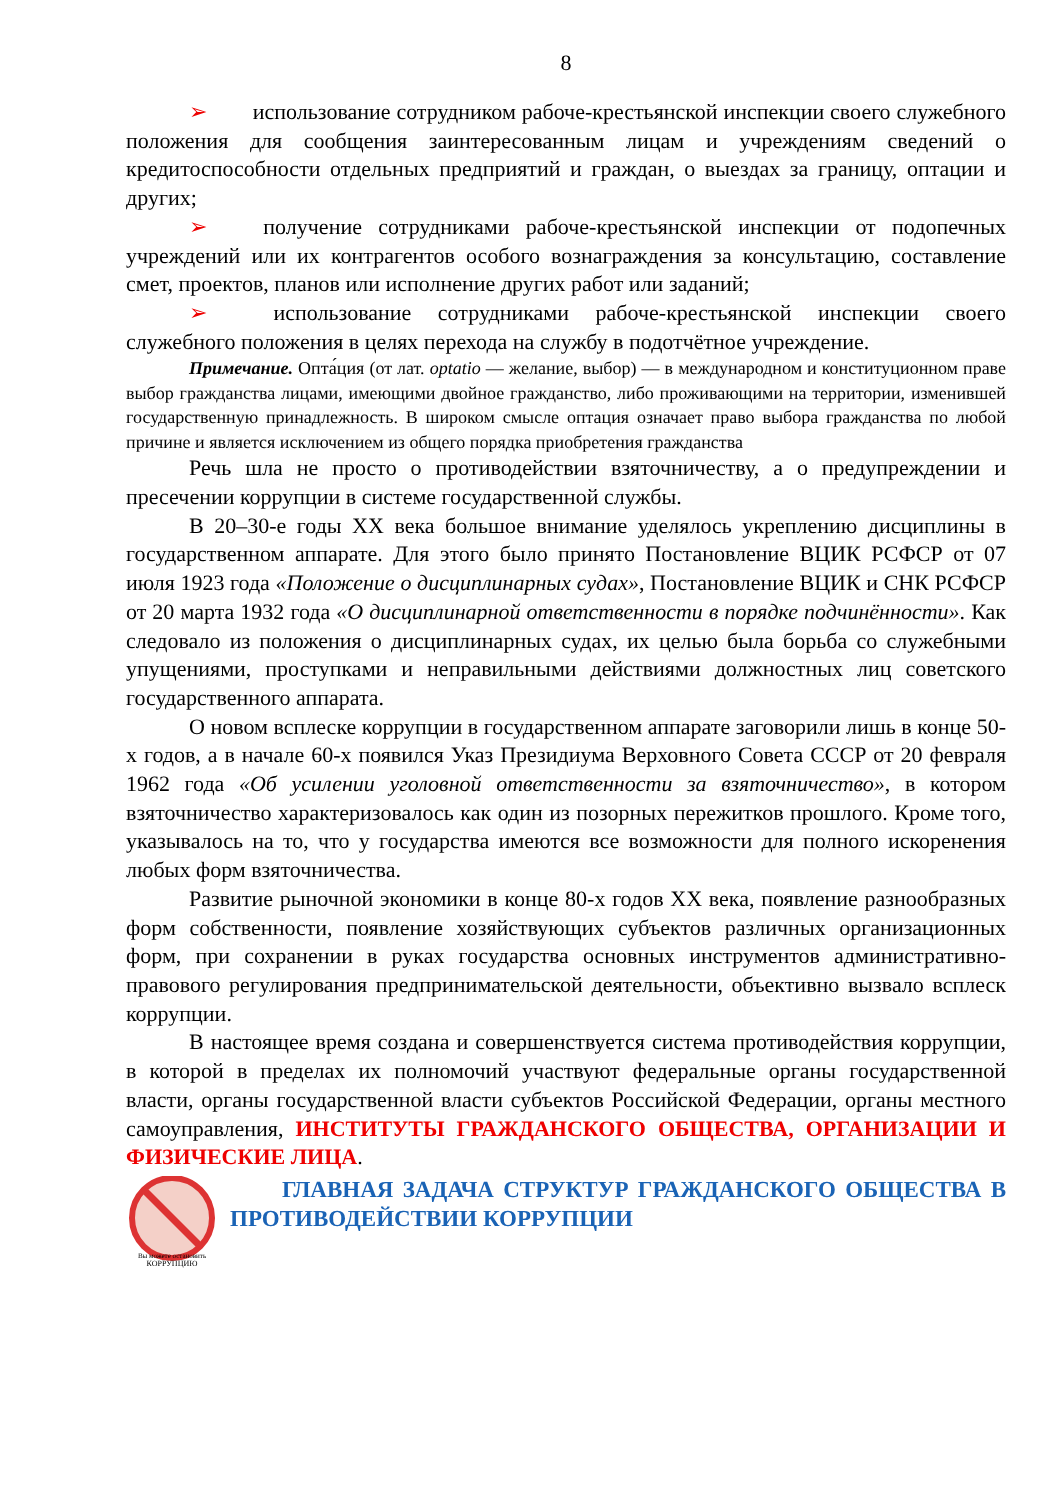8
➢ использование сотрудником рабоче-крестьянской инспекции своего служебного положения для сообщения заинтересованным лицам и учреждениям сведений о кредитоспособности отдельных предприятий и граждан, о выездах за границу, оптации и других;
➢ получение сотрудниками рабоче-крестьянской инспекции от подопечных учреждений или их контрагентов особого вознаграждения за консультацию, составление смет, проектов, планов или исполнение других работ или заданий;
➢ использование сотрудниками рабоче-крестьянской инспекции своего служебного положения в целях перехода на службу в подотчётное учреждение.
Примечание. Опта́ция (от лат. optatio — желание, выбор) — в международном и конституционном праве выбор гражданства лицами, имеющими двойное гражданство, либо проживающими на территории, изменившей государственную принадлежность. В широком смысле оптация означает право выбора гражданства по любой причине и является исключением из общего порядка приобретения гражданства
Речь шла не просто о противодействии взяточничеству, а о предупреждении и пресечении коррупции в системе государственной службы.
В 20–30-е годы XX века большое внимание уделялось укреплению дисциплины в государственном аппарате. Для этого было принято Постановление ВЦИК РСФСР от 07 июля 1923 года «Положение о дисциплинарных судах», Постановление ВЦИК и СНК РСФСР от 20 марта 1932 года «О дисциплинарной ответственности в порядке подчинённости». Как следовало из положения о дисциплинарных судах, их целью была борьба со служебными упущениями, проступками и неправильными действиями должностных лиц советского государственного аппарата.
О новом всплеске коррупции в государственном аппарате заговорили лишь в конце 50-х годов, а в начале 60-х появился Указ Президиума Верховного Совета СССР от 20 февраля 1962 года «Об усилении уголовной ответственности за взяточничество», в котором взяточничество характеризовалось как один из позорных пережитков прошлого. Кроме того, указывалось на то, что у государства имеются все возможности для полного искоренения любых форм взяточничества.
Развитие рыночной экономики в конце 80-х годов XX века, появление разнообразных форм собственности, появление хозяйствующих субъектов различных организационных форм, при сохранении в руках государства основных инструментов административно-правового регулирования предпринимательской деятельности, объективно вызвало всплеск коррупции.
В настоящее время создана и совершенствуется система противодействия коррупции, в которой в пределах их полномочий участвуют федеральные органы государственной власти, органы государственной власти субъектов Российской Федерации, органы местного самоуправления, ИНСТИТУТЫ ГРАЖДАНСКОГО ОБЩЕСТВА, ОРГАНИЗАЦИИ И ФИЗИЧЕСКИЕ ЛИЦА.
Вы можете остановить
КОРРУПЦИЮ
ГЛАВНАЯ ЗАДАЧА СТРУКТУР ГРАЖДАНСКОГО ОБЩЕСТВА В ПРОТИВОДЕЙСТВИИ КОРРУПЦИИ